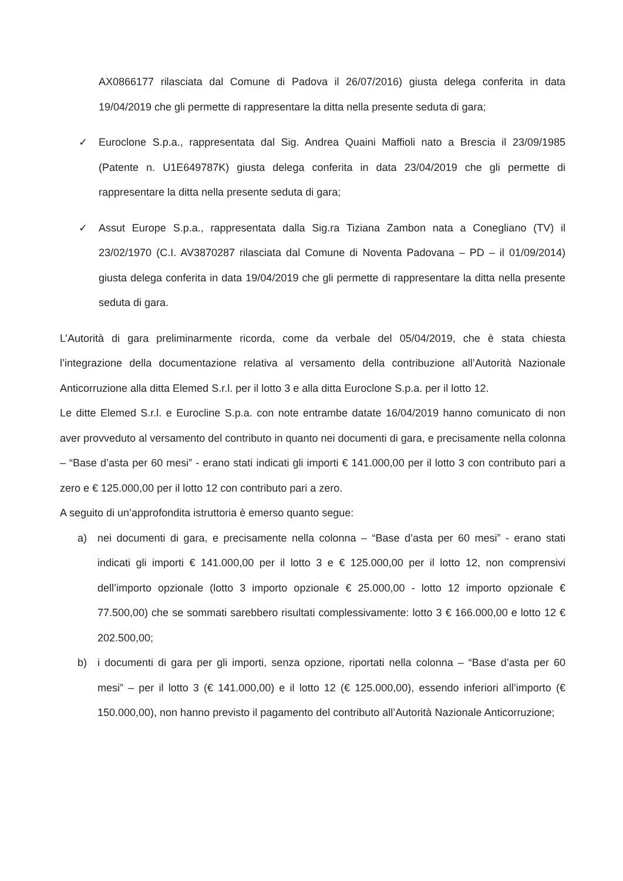AX0866177 rilasciata dal Comune di Padova il 26/07/2016) giusta delega conferita in data 19/04/2019 che gli permette di rappresentare la ditta nella presente seduta di gara;
✓ Euroclone S.p.a., rappresentata dal Sig. Andrea Quaini Maffioli nato a Brescia il 23/09/1985 (Patente n. U1E649787K) giusta delega conferita in data 23/04/2019 che gli permette di rappresentare la ditta nella presente seduta di gara;
✓ Assut Europe S.p.a., rappresentata dalla Sig.ra Tiziana Zambon nata a Conegliano (TV) il 23/02/1970 (C.I. AV3870287 rilasciata dal Comune di Noventa Padovana – PD – il 01/09/2014) giusta delega conferita in data 19/04/2019 che gli permette di rappresentare la ditta nella presente seduta di gara.
L’Autorità di gara preliminarmente ricorda, come da verbale del 05/04/2019, che è stata chiesta l’integrazione della documentazione relativa al versamento della contribuzione all’Autorità Nazionale Anticorruzione alla ditta Elemed S.r.l. per il lotto 3 e alla ditta Euroclone S.p.a. per il lotto 12.
Le ditte Elemed S.r.l. e Eurocline S.p.a. con note entrambe datate 16/04/2019 hanno comunicato di non aver provveduto al versamento del contributo in quanto nei documenti di gara, e precisamente nella colonna – “Base d’asta per 60 mesi” - erano stati indicati gli importi € 141.000,00 per il lotto 3 con contributo pari a zero e € 125.000,00 per il lotto 12 con contributo pari a zero.
A seguito di un’approfondita istruttoria è emerso quanto segue:
a) nei documenti di gara, e precisamente nella colonna – “Base d’asta per 60 mesi” - erano stati indicati gli importi € 141.000,00 per il lotto 3 e € 125.000,00 per il lotto 12, non comprensivi dell’importo opzionale (lotto 3 importo opzionale € 25.000,00 - lotto 12 importo opzionale € 77.500,00) che se sommati sarebbero risultati complessivamente: lotto 3 € 166.000,00 e lotto 12 € 202.500,00;
b) i documenti di gara per gli importi, senza opzione, riportati nella colonna – “Base d’asta per 60 mesi” – per il lotto 3 (€ 141.000,00) e il lotto 12 (€ 125.000,00), essendo inferiori all’importo (€ 150.000,00), non hanno previsto il pagamento del contributo all’Autorità Nazionale Anticorruzione;